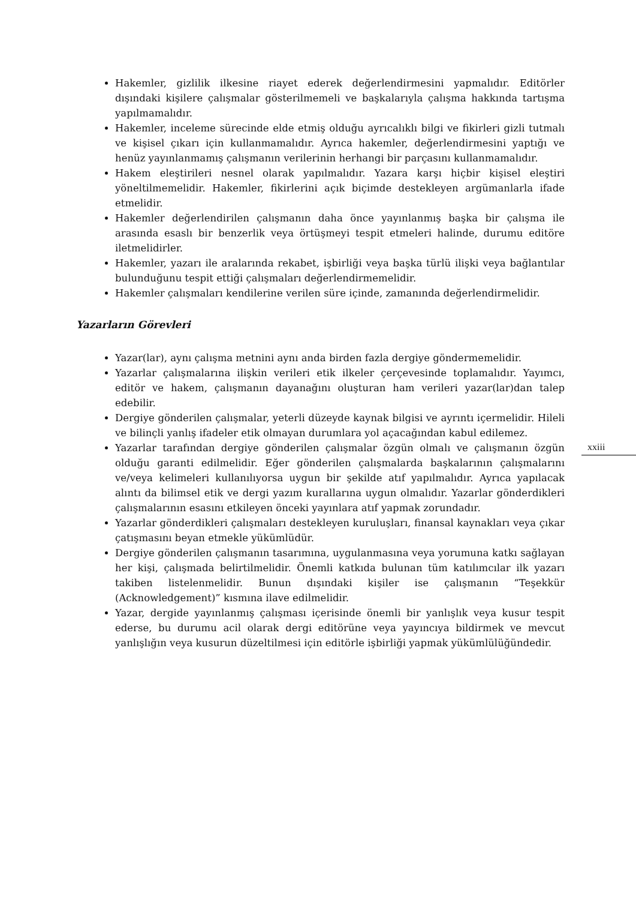Hakemler, gizlilik ilkesine riayet ederek değerlendirmesini yapmalıdır. Editörler dışındaki kişilere çalışmalar gösterilmemeli ve başkalarıyla çalışma hakkında tartışma yapılmamalıdır.
Hakemler, inceleme sürecinde elde etmiş olduğu ayrıcalıklı bilgi ve fikirleri gizli tutmalı ve kişisel çıkarı için kullanmamalıdır. Ayrıca hakemler, değerlendirmesini yaptığı ve henüz yayınlanmamış çalışmanın verilerinin herhangi bir parçasını kullanmamalıdır.
Hakem eleştirileri nesnel olarak yapılmalıdır. Yazara karşı hiçbir kişisel eleştiri yöneltilmemelidir. Hakemler, fikirlerini açık biçimde destekleyen argümanlarla ifade etmelidir.
Hakemler değerlendirilen çalışmanın daha önce yayınlanmış başka bir çalışma ile arasında esaslı bir benzerlik veya örtüşmeyi tespit etmeleri halinde, durumu editöre iletmelidirler.
Hakemler, yazarı ile aralarında rekabet, işbirliği veya başka türlü ilişki veya bağlantılar bulunduğunu tespit ettiği çalışmaları değerlendirmemelidir.
Hakemler çalışmaları kendilerine verilen süre içinde, zamanında değerlendirmelidir.
Yazarların Görevleri
Yazar(lar), aynı çalışma metnini aynı anda birden fazla dergiye göndermemelidir.
Yazarlar çalışmalarına ilişkin verileri etik ilkeler çerçevesinde toplamalıdır. Yayımcı, editör ve hakem, çalışmanın dayanağını oluşturan ham verileri yazar(lar)dan talep edebilir.
Dergiye gönderilen çalışmalar, yeterli düzeyde kaynak bilgisi ve ayrıntı içermelidir. Hileli ve bilinçli yanlış ifadeler etik olmayan durumlara yol açacağından kabul edilemez.
Yazarlar tarafından dergiye gönderilen çalışmalar özgün olmalı ve çalışmanın özgün olduğu garanti edilmelidir. Eğer gönderilen çalışmalarda başkalarının çalışmalarını ve/veya kelimeleri kullanılıyorsa uygun bir şekilde atıf yapılmalıdır. Ayrıca yapılacak alıntı da bilimsel etik ve dergi yazım kurallarına uygun olmalıdır. Yazarlar gönderdikleri çalışmalarının esasını etkileyen önceki yayınlara atıf yapmak zorundadır.
Yazarlar gönderdikleri çalışmaları destekleyen kuruluşları, finansal kaynakları veya çıkar çatışmasını beyan etmekle yükümlüdür.
Dergiye gönderilen çalışmanın tasarımına, uygulanmasına veya yorumuna katkı sağlayan her kişi, çalışmada belirtilmelidir. Önemli katkıda bulunan tüm katılımcılar ilk yazarı takiben listelenmelidir. Bunun dışındaki kişiler ise çalışmanın “Teşekkür (Acknowledgement)” kısmına ilave edilmelidir.
Yazar, dergide yayınlanmış çalışması içerisinde önemli bir yanlışlık veya kusur tespit ederse, bu durumu acil olarak dergi editörüne veya yayıncıya bildirmek ve mevcut yanlışlığın veya kusurun düzeltilmesi için editörle işbirliği yapmak yükümlülüğündedir.
xxiii